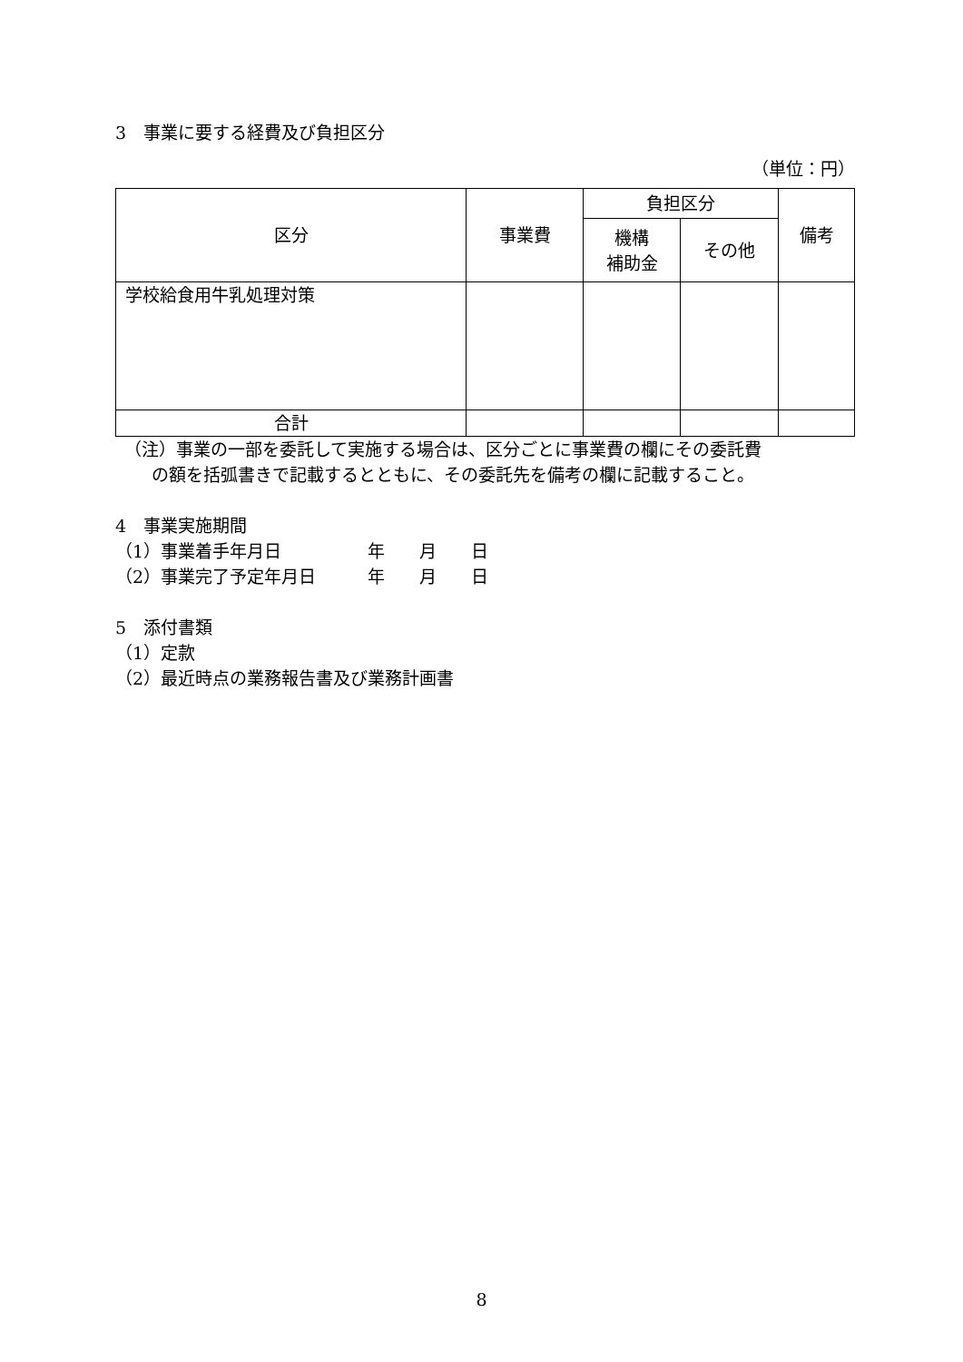3　事業に要する経費及び負担区分
（単位：円）
| 区分 | 事業費 | 負担区分 | | 備考 |
| --- | --- | --- | --- | --- |
| | | 機構 補助金 | その他 | |
| 学校給食用牛乳処理対策 | | | | |
| 合計 | | | | |
（注）事業の一部を委託して実施する場合は、区分ごとに事業費の欄にその委託費
の額を括弧書きで記載するとともに、その委託先を備考の欄に記載すること。
4　事業実施期間
（1）事業着手年月日　　　　　年　　月　　日
（2）事業完了予定年月日　　　年　　月　　日
5　添付書類
（1）定款
（2）最近時点の業務報告書及び業務計画書
8